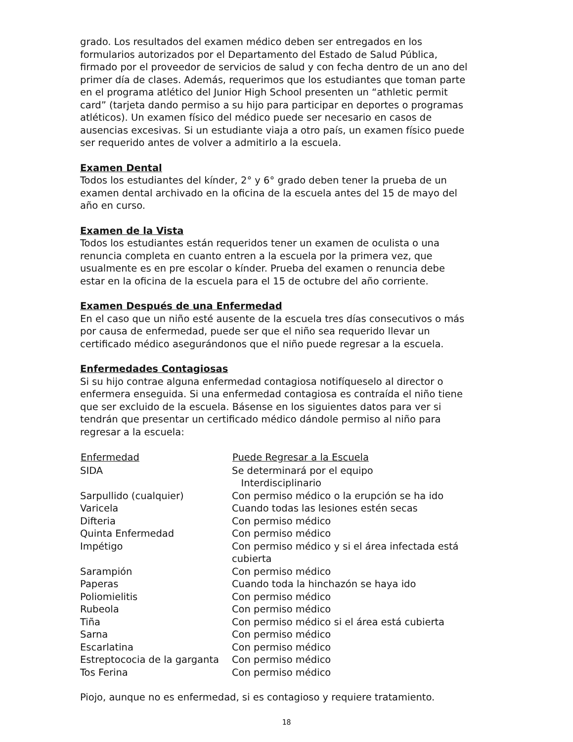grado. Los resultados del examen médico deben ser entregados en los formularios autorizados por el Departamento del Estado de Salud Pública, firmado por el proveedor de servicios de salud y con fecha dentro de un ano del primer día de clases. Además, requerimos que los estudiantes que toman parte en el programa atlético del Junior High School presenten un “athletic permit card” (tarjeta dando permiso a su hijo para participar en deportes o programas atléticos). Un examen físico del médico puede ser necesario en casos de ausencias excesivas. Si un estudiante viaja a otro país, un examen físico puede ser requerido antes de volver a admitirlo a la escuela.
Examen Dental
Todos los estudiantes del kínder, 2° y 6° grado deben tener la prueba de un examen dental archivado en la oficina de la escuela antes del 15 de mayo del año en curso.
Examen de la Vista
Todos los estudiantes están requeridos tener un examen de oculista o una renuncia completa en cuanto entren a la escuela por la primera vez, que usualmente es en pre escolar o kínder. Prueba del examen o renuncia debe estar en la oficina de la escuela para el 15 de octubre del año corriente.
Examen Después de una Enfermedad
En el caso que un niño esté ausente de la escuela tres días consecutivos o más por causa de enfermedad, puede ser que el niño sea requerido llevar un certificado médico asegurándonos que el niño puede regresar a la escuela.
Enfermedades Contagiosas
Si su hijo contrae alguna enfermedad contagiosa notifíqueselo al director o enfermera enseguida. Si una enfermedad contagiosa es contraída el niño tiene que ser excluido de la escuela. Básense en los siguientes datos para ver si tendrán que presentar un certificado médico dándole permiso al niño para regresar a la escuela:
| Enfermedad | Puede Regresar a la Escuela |
| --- | --- |
| SIDA | Se determinará por el equipo Interdisciplinario |
| Sarpullido (cualquier) | Con permiso médico o la erupción se ha ido |
| Varicela | Cuando todas las lesiones estén secas |
| Difteria | Con permiso médico |
| Quinta Enfermedad | Con permiso médico |
| Impétigo | Con permiso médico y si el área infectada está cubierta |
| Sarampión | Con permiso médico |
| Paperas | Cuando toda la hinchazón se haya ido |
| Poliomielitis | Con permiso médico |
| Rubeola | Con permiso médico |
| Tiña | Con permiso médico si el área está cubierta |
| Sarna | Con permiso médico |
| Escarlatina | Con permiso médico |
| Estreptococia de la garganta | Con permiso médico |
| Tos Ferina | Con permiso médico |
Piojo, aunque no es enfermedad, si es contagioso y requiere tratamiento.
18